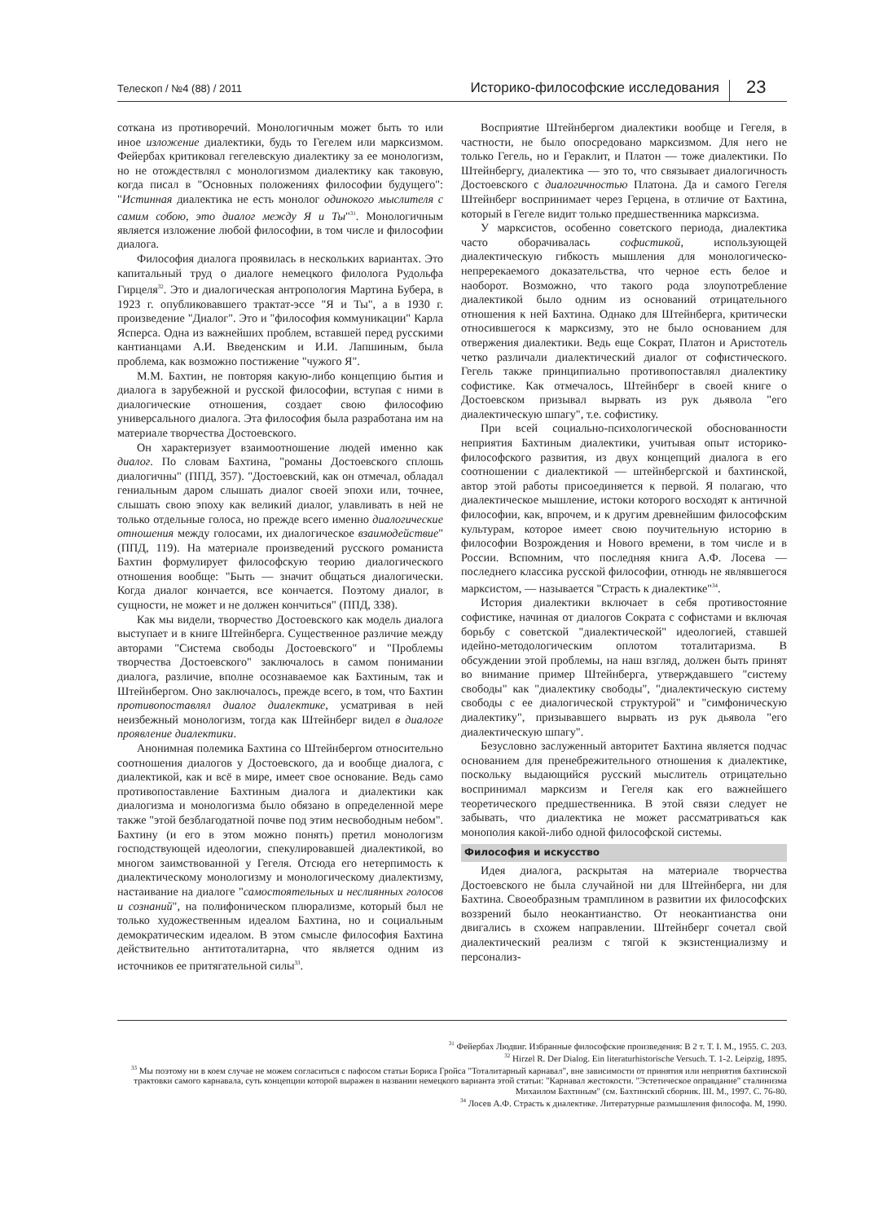Телескоп / №4 (88) / 2011 Историко-философские исследования 23
соткана из противоречий. Монологичным может быть то или иное изложение диалектики, будь то Гегелем или марксизмом. Фейербах критиковал гегелевскую диалектику за ее монологизм, но не отождествлял с монологизмом диалектику как таковую, когда писал в "Основных положениях философии будущего": "Истинная диалектика не есть монолог одинокого мыслителя с самим собою, это диалог между Я и Ты"<sup>31</sup>. Монологичным является изложение любой философии, в том числе и философии диалога.
Философия диалога проявилась в нескольких вариантах. Это капитальный труд о диалоге немецкого филолога Рудольфа Гирцеля<sup>32</sup>. Это и диалогическая антропология Мартина Бубера, в 1923 г. опубликовавшего трактат-эссе "Я и Ты", а в 1930 г. произведение "Диалог". Это и "философия коммуникации" Карла Ясперса. Одна из важнейших проблем, вставшей перед русскими кантианцами А.И. Введенским и И.И. Лапшиным, была проблема, как возможно постижение "чужого Я".
М.М. Бахтин, не повторяя какую-либо концепцию бытия и диалога в зарубежной и русской философии, вступая с ними в диалогические отношения, создает свою философию универсального диалога. Эта философия была разработана им на материале творчества Достоевского.
Он характеризует взаимоотношение людей именно как диалог. По словам Бахтина, "романы Достоевского сплошь диалогичны" (ППД, 357). "Достоевский, как он отмечал, обладал гениальным даром слышать диалог своей эпохи или, точнее, слышать свою эпоху как великий диалог, улавливать в ней не только отдельные голоса, но прежде всего именно диалогические отношения между голосами, их диалогическое взаимодействие" (ППД, 119). На материале произведений русского романиста Бахтин формулирует философскую теорию диалогического отношения вообще: "Быть — значит общаться диалогически. Когда диалог кончается, все кончается. Поэтому диалог, в сущности, не может и не должен кончиться" (ППД, 338).
Как мы видели, творчество Достоевского как модель диалога выступает и в книге Штейнберга. Существенное различие между авторами "Система свободы Достоевского" и "Проблемы творчества Достоевского" заключалось в самом понимании диалога, различие, вполне осознаваемое как Бахтиным, так и Штейнбергом. Оно заключалось, прежде всего, в том, что Бахтин противопоставлял диалог диалектике, усматривая в ней неизбежный монологизм, тогда как Штейнберг видел в диалоге проявление диалектики.
Анонимная полемика Бахтина со Штейнбергом относительно соотношения диалогов у Достоевского, да и вообще диалога, с диалектикой, как и всё в мире, имеет свое основание. Ведь само противопоставление Бахтиным диалога и диалектики как диалогизма и монологизма было обязано в определенной мере также "этой безблагодатной почве под этим несвободным небом". Бахтину (и его в этом можно понять) претил монологизм господствующей идеологии, спекулировавшей диалектикой, во многом заимствованной у Гегеля. Отсюда его нетерпимость к диалектическому монологизму и монологическому диалектизму, настаивание на диалоге "самостоятельных и неслиянных голосов и сознаний", на полифоническом плюрализме, который был не только художественным идеалом Бахтина, но и социальным демократическим идеалом. В этом смысле философия Бахтина действительно антитоталитарна, что является одним из источников ее притягательной силы<sup>33</sup>.
Восприятие Штейнбергом диалектики вообще и Гегеля, в частности, не было опосредовано марксизмом. Для него не только Гегель, но и Гераклит, и Платон — тоже диалектики. По Штейнбергу, диалектика — это то, что связывает диалогичность Достоевского с диалогичностью Платона. Да и самого Гегеля Штейнберг воспринимает через Герцена, в отличие от Бахтина, который в Гегеле видит только предшественника марксизма.
У марксистов, особенно советского периода, диалектика часто оборачивалась софистикой, использующей диалектическую гибкость мышления для монологическо-непререкаемого доказательства, что черное есть белое и наоборот. Возможно, что такого рода злоупотребление диалектикой было одним из оснований отрицательного отношения к ней Бахтина. Однако для Штейнберга, критически относившегося к марксизму, это не было основанием для отвержения диалектики. Ведь еще Сократ, Платон и Аристотель четко различали диалектический диалог от софистического. Гегель также принципиально противопоставлял диалектику софистике. Как отмечалось, Штейнберг в своей книге о Достоевском призывал вырвать из рук дьявола "его диалектическую шпагу", т.е. софистику.
При всей социально-психологической обоснованности неприятия Бахтиным диалектики, учитывая опыт историко-философского развития, из двух концепций диалога в его соотношении с диалектикой — штейнбергской и бахтинской, автор этой работы присоединяется к первой. Я полагаю, что диалектическое мышление, истоки которого восходят к античной философии, как, впрочем, и к другим древнейшим философским культурам, которое имеет свою поучительную историю в философии Возрождения и Нового времени, в том числе и в России. Вспомним, что последняя книга А.Ф. Лосева — последнего классика русской философии, отнюдь не являвшегося марксистом, — называется "Страсть к диалектике"<sup>34</sup>.
История диалектики включает в себя противостояние софистике, начиная от диалогов Сократа с софистами и включая борьбу с советской "диалектической" идеологией, ставшей идейно-методологическим оплотом тоталитаризма. В обсуждении этой проблемы, на наш взгляд, должен быть принят во внимание пример Штейнберга, утверждавшего "систему свободы" как "диалектику свободы", "диалектическую систему свободы с ее диалогической структурой" и "симфоническую диалектику", призывавшего вырвать из рук дьявола "его диалектическую шпагу".
Безусловно заслуженный авторитет Бахтина является подчас основанием для пренебрежительного отношения к диалектике, поскольку выдающийся русский мыслитель отрицательно воспринимал марксизм и Гегеля как его важнейшего теоретического предшественника. В этой связи следует не забывать, что диалектика не может рассматриваться как монополия какой-либо одной философской системы.
Философия и искусство
Идея диалога, раскрытая на материале творчества Достоевского не была случайной ни для Штейнберга, ни для Бахтина. Своеобразным трамплином в развитии их философских воззрений было неокантианство. От неокантианства они двигались в схожем направлении. Штейнберг сочетал свой диалектический реализм с тягой к экзистенциализму и персонализ-
<sup>31</sup> Фейербах Людвиг. Избранные философские произведения: В 2 т. Т. I. М., 1955. С. 203.
<sup>32</sup> Hirzel R. Der Dialog. Ein literaturhistorische Versuch. T. 1-2. Leipzig, 1895.
<sup>33</sup> Мы поэтому ни в коем случае не можем согласиться с пафосом статьи Бориса Гройса "Тоталитарный карнавал", вне зависимости от принятия или неприятия бахтинской трактовки самого карнавала, суть концепции которой выражен в названии немецкого варианта этой статьи: "Карнавал жестокости. "Эстетическое оправдание" сталинизма Михаилом Бахтиным" (см. Бахтинский сборник. III. М., 1997. С. 76-80.
<sup>34</sup> Лосев А.Ф. Страсть к диалектике. Литературные размышления философа. М, 1990.